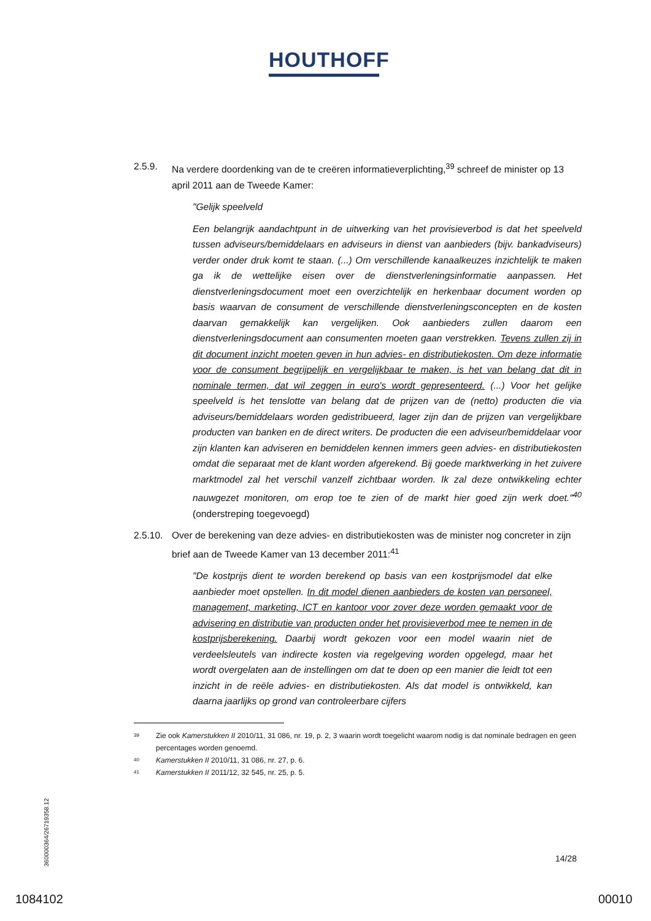HOUTHOFF
2.5.9. Na verdere doordenking van de te creëren informatieverplichting,<sup>39</sup> schreef de minister op 13 april 2011 aan de Tweede Kamer:
"Gelijk speelveld
Een belangrijk aandachtpunt in de uitwerking van het provisieverbod is dat het speelveld tussen adviseurs/bemiddelaars en adviseurs in dienst van aanbieders (bijv. bankadviseurs) verder onder druk komt te staan. (...) Om verschillende kanaalkeuzes inzichtelijk te maken ga ik de wettelijke eisen over de dienstverleningsinformatie aanpassen. Het dienstverleningsdocument moet een overzichtelijk en herkenbaar document worden op basis waarvan de consument de verschillende dienstverleningsconcepten en de kosten daarvan gemakkelijk kan vergelijken. Ook aanbieders zullen daarom een dienstverleningsdocument aan consumenten moeten gaan verstrekken. Tevens zullen zij in dit document inzicht moeten geven in hun advies- en distributiekosten. Om deze informatie voor de consument begrijpelijk en vergelijkbaar te maken, is het van belang dat dit in nominale termen, dat wil zeggen in euro's wordt gepresenteerd. (...) Voor het gelijke speelveld is het tenslotte van belang dat de prijzen van de (netto) producten die via adviseurs/bemiddelaars worden gedistribueerd, lager zijn dan de prijzen van vergelijkbare producten van banken en de direct writers. De producten die een adviseur/bemiddelaar voor zijn klanten kan adviseren en bemiddelen kennen immers geen advies- en distributiekosten omdat die separaat met de klant worden afgerekend. Bij goede marktwerking in het zuivere marktmodel zal het verschil vanzelf zichtbaar worden. Ik zal deze ontwikkeling echter nauwgezet monitoren, om erop toe te zien of de markt hier goed zijn werk doet."<sup>40</sup> (onderstreping toegevoegd)
2.5.10.
Over de berekening van deze advies- en distributiekosten was de minister nog concreter in zijn brief aan de Tweede Kamer van 13 december 2011:<sup>41</sup>
"De kostprijs dient te worden berekend op basis van een kostprijsmodel dat elke aanbieder moet opstellen. In dit model dienen aanbieders de kosten van personeel, management, marketing, ICT en kantoor voor zover deze worden gemaakt voor de advisering en distributie van producten onder het provisieverbod mee te nemen in de kostprijsberekening. Daarbij wordt gekozen voor een model waarin niet de verdeelsleutels van indirecte kosten via regelgeving worden opgelegd, maar het wordt overgelaten aan de instellingen om dat te doen op een manier die leidt tot een inzicht in de reële advies- en distributiekosten. Als dat model is ontwikkeld, kan daarna jaarlijks op grond van controleerbare cijfers
39 Zie ook Kamerstukken II 2010/11, 31 086, nr. 19, p. 2, 3 waarin wordt toegelicht waarom nodig is dat nominale bedragen en geen percentages worden genoemd.
40 Kamerstukken II 2010/11, 31 086, nr. 27, p. 6.
41 Kamerstukken II 2011/12, 32 545, nr. 25, p. 5.
360000364/26719358.12
14/28
1084102 00010